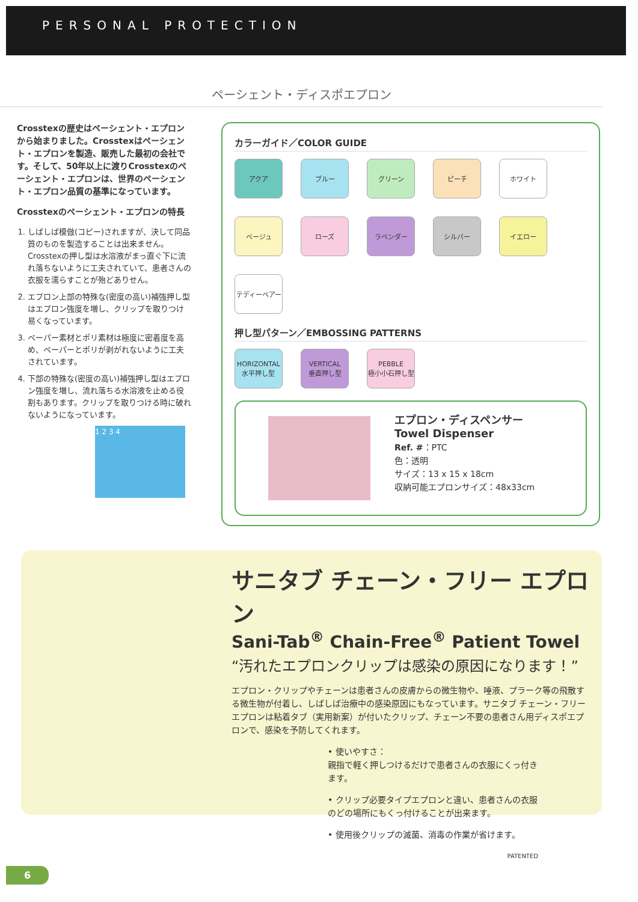PERSONAL PROTECTION
ペーシェント・ディスポエプロン
Crosstexの歴史はペーシェント・エプロンから始まりました。Crosstexはペーシェント・エプロンを製造、販売した最初の会社です。そして、50年以上に渡りCrosstexのペーシェント・エプロンは、世界のペーシェント・エプロン品質の基準になっています。
Crosstexのペーシェント・エプロンの特長
1. しばしば模倣(コピー)されますが、決して同品質のものを製造することは出来ません。Crosstexの押し型は水溶液がまっ直ぐ下に流れ落ちないように工夫されていて、患者さんの衣服を濡らすことが殆どありせん。
2. エプロン上部の特殊な(密度の高い)補強押し型はエプロン強度を増し、クリップを取りつけ易くなっています。
3. ペーパー素材とポリ素材は極度に密着度を高め、ペーパーとポリが剥がれないように工夫されています。
4. 下部の特殊な(密度の高い)補強押し型はエプロン強度を増し、流れ落ちる水溶液を止める役割もあります。クリップを取りつける時に破れないようになっています。
1 2 3 4
カラーガイド／COLOR GUIDE
アクア
ブルー
グリーン
ピーチ
ホワイト
ベージュ
ローズ
ラベンダー
シルバー
イエロー
テディーベアー
押し型パターン／EMBOSSING PATTERNS
HORIZONTAL
水平押し型
VERTICAL
垂直押し型
PEBBLE
極小小石押し型
エプロン・ディスペンサー
Towel Dispenser
Ref. #：PTC
色：透明
サイズ：13 x 15 x 18cm
収納可能エプロンサイズ：48x33cm
サニタブ チェーン・フリー エプロン
Sani-Tab<sup>®</sup> Chain-Free<sup>®</sup> Patient Towel
“汚れたエプロンクリップは感染の原因になります！”
エプロン・クリップやチェーンは患者さんの皮膚からの微生物や、唾液、プラーク等の飛散する微生物が付着し、しばしば治療中の感染原因にもなっています。サニタブ チェーン・フリー エプロンは粘着タブ（実用新案）が付いたクリップ、チェーン不要の患者さん用ディスポエプロンで、感染を予防してくれます。
• 使いやすさ：
親指で軽く押しつけるだけで患者さんの衣服にくっ付きます。
• クリップ必要タイプエプロンと違い、患者さんの衣服のどの場所にもくっ付けることが出来ます。
• 使用後クリップの滅菌、消毒の作業が省けます。
PATENTED
6